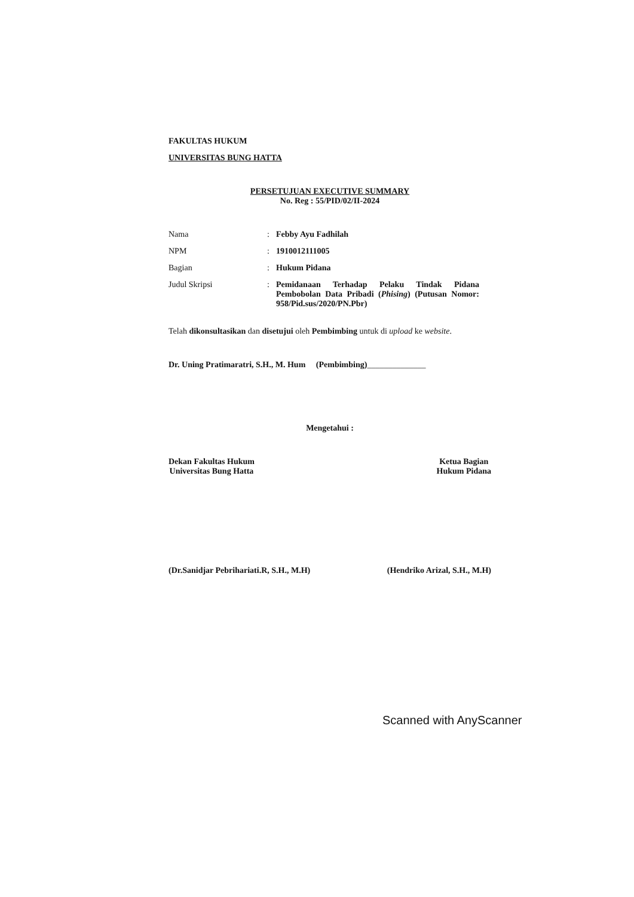FAKULTAS HUKUM
UNIVERSITAS BUNG HATTA
PERSETUJUAN EXECUTIVE SUMMARY
No. Reg : 55/PID/02/II-2024
Nama : Febby Ayu Fadhilah
NPM : 1910012111005
Bagian : Hukum Pidana
Judul Skripsi : Pemidanaan Terhadap Pelaku Tindak Pidana Pembobolan Data Pribadi (Phising) (Putusan Nomor: 958/Pid.sus/2020/PN.Pbr)
Telah dikonsultasikan dan disetujui oleh Pembimbing untuk di upload ke website.
Dr. Uning Pratimaratri, S.H., M. Hum (Pembimbing)______________
Mengetahui :
Dekan Fakultas Hukum
Universitas Bung Hatta
Ketua Bagian
Hukum Pidana
(Dr.Sanidjar Pebrihariati.R, S.H., M.H)
(Hendriko Arizal, S.H., M.H)
Scanned with AnyScanner